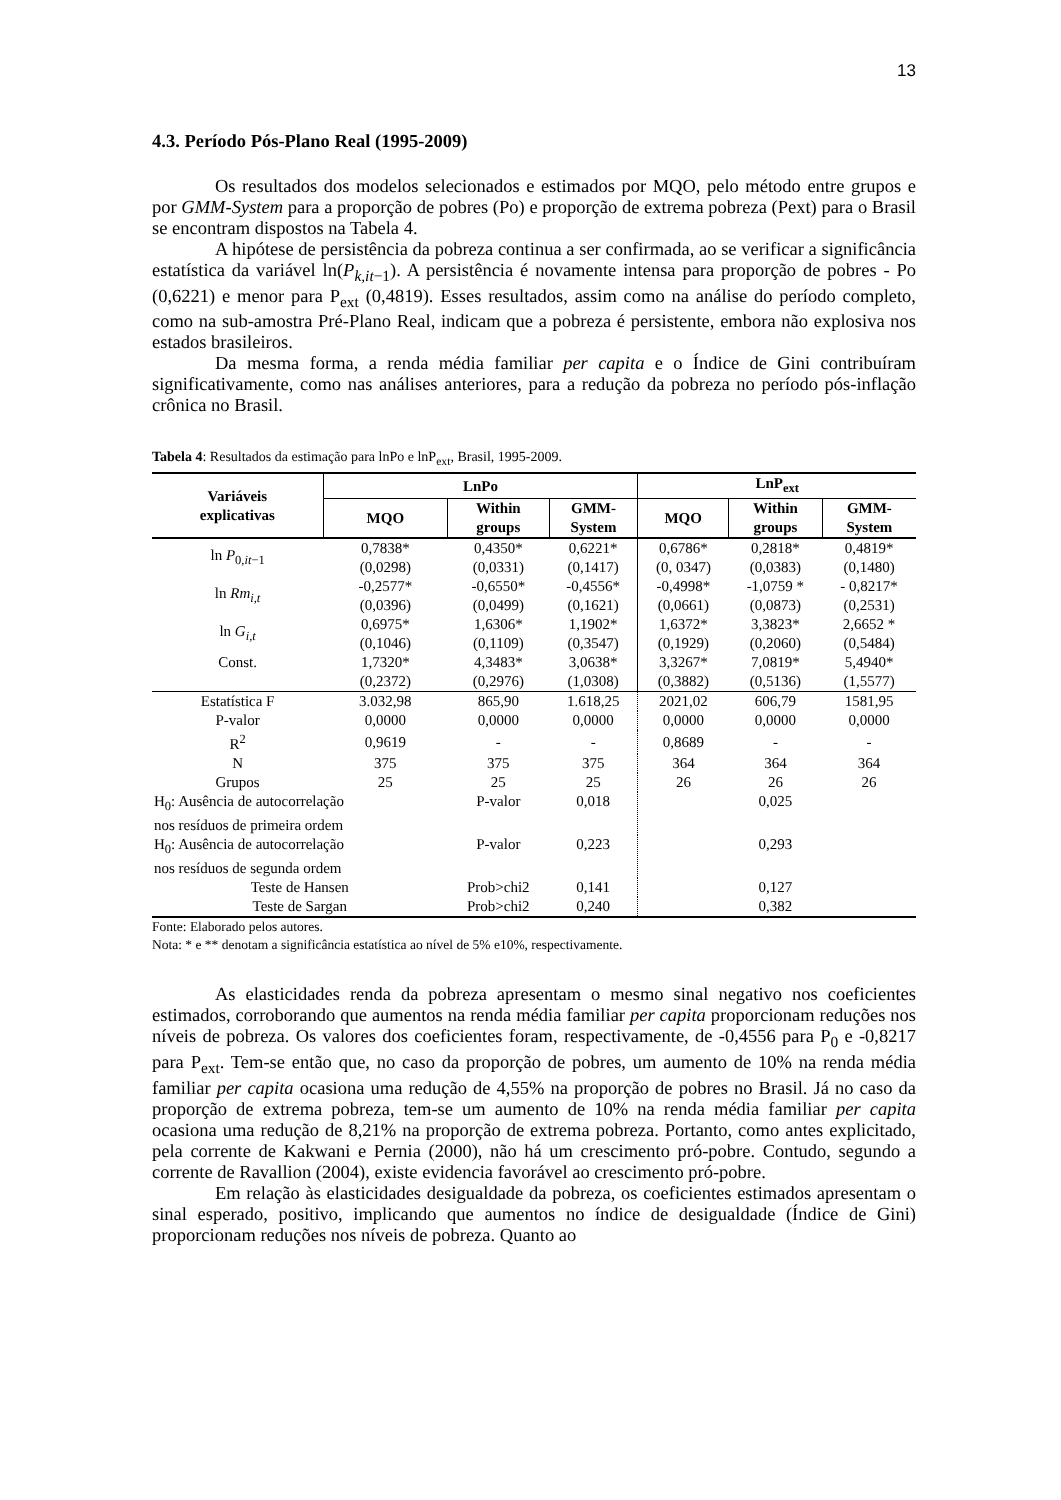13
4.3. Período Pós-Plano Real (1995-2009)
Os resultados dos modelos selecionados e estimados por MQO, pelo método entre grupos e por GMM-System para a proporção de pobres (Po) e proporção de extrema pobreza (Pext) para o Brasil se encontram dispostos na Tabela 4.
A hipótese de persistência da pobreza continua a ser confirmada, ao se verificar a significância estatística da variável ln(P<sub>k,it−1</sub>). A persistência é novamente intensa para proporção de pobres - Po (0,6221) e menor para P<sub>ext</sub> (0,4819). Esses resultados, assim como na análise do período completo, como na sub-amostra Pré-Plano Real, indicam que a pobreza é persistente, embora não explosiva nos estados brasileiros.
Da mesma forma, a renda média familiar per capita e o Índice de Gini contribuíram significativamente, como nas análises anteriores, para a redução da pobreza no período pós-inflação crônica no Brasil.
Tabela 4: Resultados da estimação para lnPo e lnP<sub>ext</sub>, Brasil, 1995-2009.
| Variáveis explicativas | LnPo | | | LnP<sub>ext</sub> | | |
| --- | --- | --- | --- | --- | --- | --- |
| | MQO | Within groups | GMM- System | MQO | Within groups | GMM- System |
| ln P<sub>0,it−1</sub> | 0,7838* | 0,4350* | 0,6221* | 0,6786* | 0,2818* | 0,4819* |
| | (0,0298) | (0,0331) | (0,1417) | (0, 0347) | (0,0383) | (0,1480) |
| ln Rm<sub>i,t</sub> | -0,2577* | -0,6550* | -0,4556* | -0,4998* | -1,0759 * | - 0,8217* |
| | (0,0396) | (0,0499) | (0,1621) | (0,0661) | (0,0873) | (0,2531) |
| ln G<sub>i,t</sub> | 0,6975* | 1,6306* | 1,1902* | 1,6372* | 3,3823* | 2,6652 * |
| | (0,1046) | (0,1109) | (0,3547) | (0,1929) | (0,2060) | (0,5484) |
| Const. | 1,7320* | 4,3483* | 3,0638* | 3,3267* | 7,0819* | 5,4940* |
| | (0,2372) | (0,2976) | (1,0308) | (0,3882) | (0,5136) | (1,5577) |
| Estatística F | 3.032,98 | 865,90 | 1.618,25 | 2021,02 | 606,79 | 1581,95 |
| P-valor | 0,0000 | 0,0000 | 0,0000 | 0,0000 | 0,0000 | 0,0000 |
| R<sup>2</sup> | 0,9619 | - | - | 0,8689 | - | - |
| N | 375 | 375 | 375 | 364 | 364 | 364 |
| Grupos | 25 | 25 | 25 | 26 | 26 | 26 |
| H<sub>0</sub>: Ausência de autocorrelação nos resíduos de primeira ordem | | P-valor | 0,018 | | 0,025 | |
| H<sub>0</sub>: Ausência de autocorrelação nos resíduos de segunda ordem | | P-valor | 0,223 | | 0,293 | |
| Teste de Hansen | | Prob>chi2 | 0,141 | | 0,127 | |
| Teste de Sargan | | Prob>chi2 | 0,240 | | 0,382 | |
Fonte: Elaborado pelos autores.
Nota: * e ** denotam a significância estatística ao nível de 5% e10%, respectivamente.
As elasticidades renda da pobreza apresentam o mesmo sinal negativo nos coeficientes estimados, corroborando que aumentos na renda média familiar per capita proporcionam reduções nos níveis de pobreza. Os valores dos coeficientes foram, respectivamente, de -0,4556 para P<sub>0</sub> e -0,8217 para P<sub>ext</sub>. Tem-se então que, no caso da proporção de pobres, um aumento de 10% na renda média familiar per capita ocasiona uma redução de 4,55% na proporção de pobres no Brasil. Já no caso da proporção de extrema pobreza, tem-se um aumento de 10% na renda média familiar per capita ocasiona uma redução de 8,21% na proporção de extrema pobreza. Portanto, como antes explicitado, pela corrente de Kakwani e Pernia (2000), não há um crescimento pró-pobre. Contudo, segundo a corrente de Ravallion (2004), existe evidencia favorável ao crescimento pró-pobre.
Em relação às elasticidades desigualdade da pobreza, os coeficientes estimados apresentam o sinal esperado, positivo, implicando que aumentos no índice de desigualdade (Índice de Gini) proporcionam reduções nos níveis de pobreza. Quanto ao